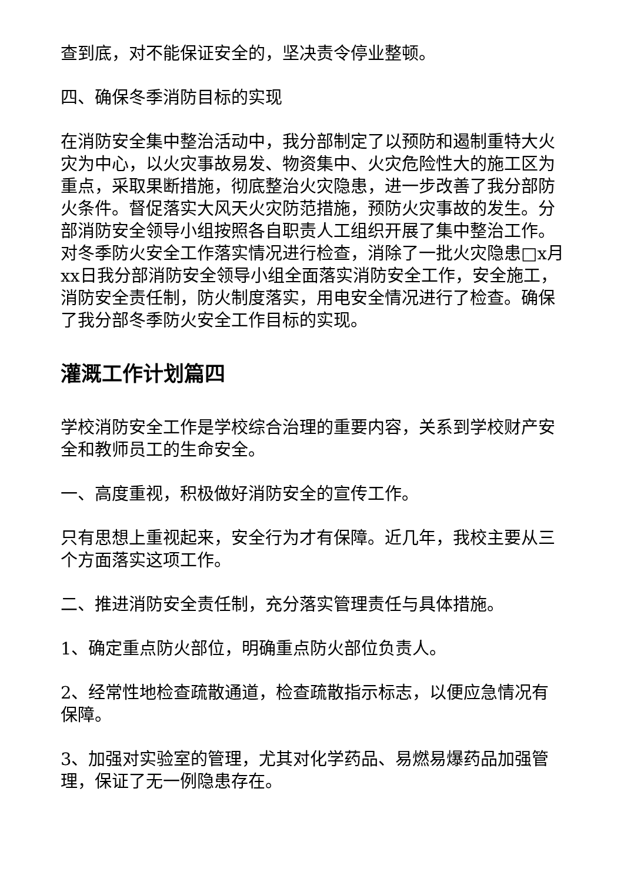查到底，对不能保证安全的，坚决责令停业整顿。
四、确保冬季消防目标的实现
在消防安全集中整治活动中，我分部制定了以预防和遏制重特大火灾为中心，以火灾事故易发、物资集中、火灾危险性大的施工区为重点，采取果断措施，彻底整治火灾隐患，进一步改善了我分部防火条件。督促落实大风天火灾防范措施，预防火灾事故的发生。分部消防安全领导小组按照各自职责人工组织开展了集中整治工作。对冬季防火安全工作落实情况进行检查，消除了一批火灾隐患□x月xx日我分部消防安全领导小组全面落实消防安全工作，安全施工，消防安全责任制，防火制度落实，用电安全情况进行了检查。确保了我分部冬季防火安全工作目标的实现。
灌溉工作计划篇四
学校消防安全工作是学校综合治理的重要内容，关系到学校财产安全和教师员工的生命安全。
一、高度重视，积极做好消防安全的宣传工作。
只有思想上重视起来，安全行为才有保障。近几年，我校主要从三个方面落实这项工作。
二、推进消防安全责任制，充分落实管理责任与具体措施。
1、确定重点防火部位，明确重点防火部位负责人。
2、经常性地检查疏散通道，检查疏散指示标志，以便应急情况有保障。
3、加强对实验室的管理，尤其对化学药品、易燃易爆药品加强管理，保证了无一例隐患存在。